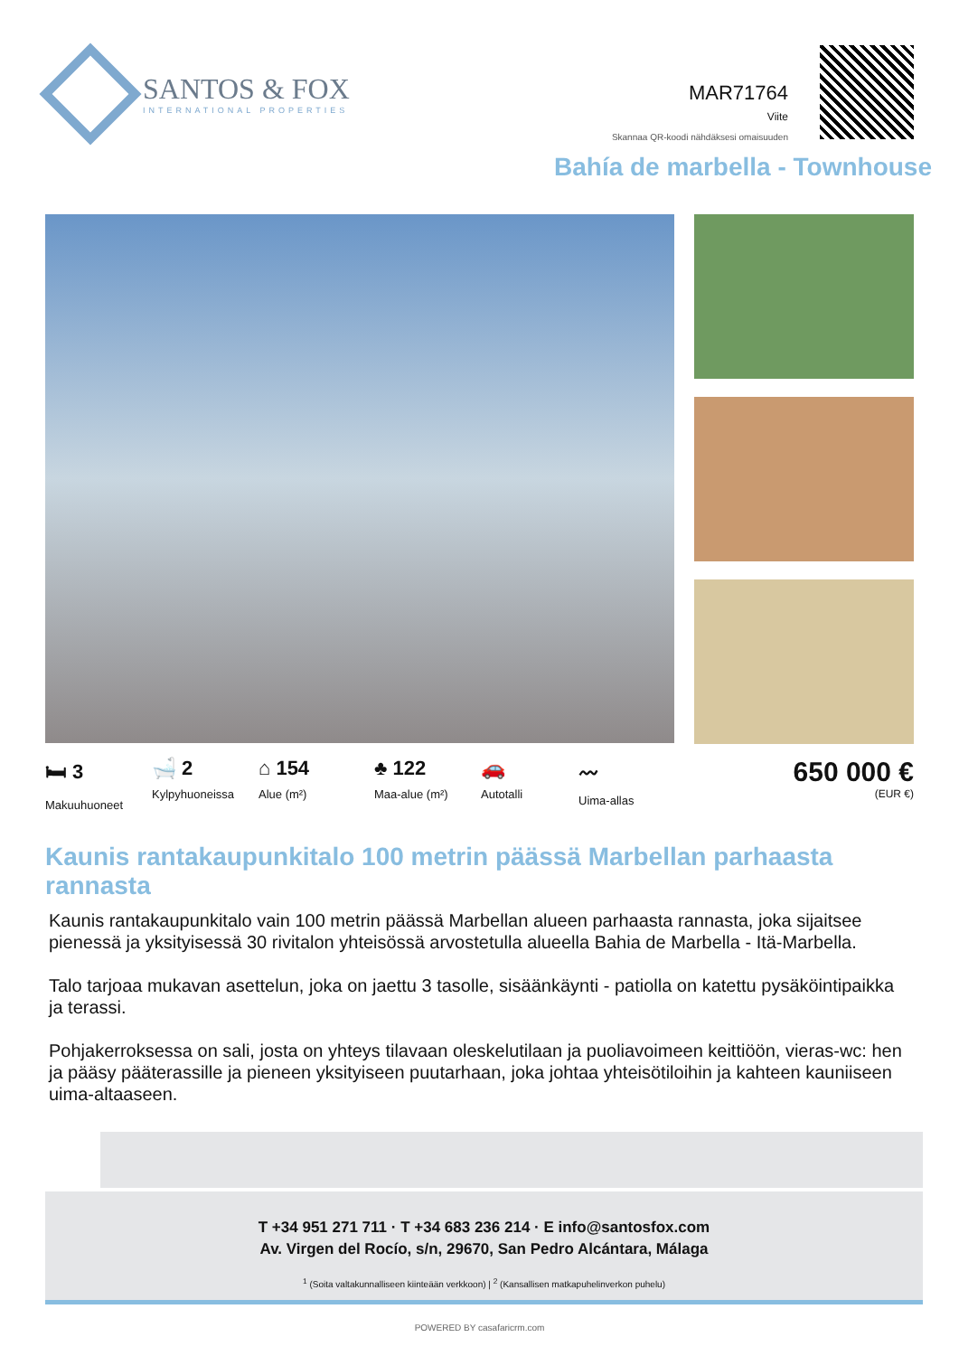SANTOS & FOX
INTERNATIONAL PROPERTIES
MAR71764
Viite
Skannaa QR-koodi nähdäksesi omaisuuden
Bahía de marbella - Townhouse
🛏 3
Makuuhuoneet
🛁 2
Kylpyhuoneissa
⌂ 154
Alue (m²)
♣ 122
Maa-alue (m²)
🚗
Autotalli
〰
Uima-allas
650 000 €
(EUR €)
Kaunis rantakaupunkitalo 100 metrin päässä Marbellan parhaasta rannasta
Kaunis rantakaupunkitalo vain 100 metrin päässä Marbellan alueen parhaasta rannasta, joka sijaitsee pienessä ja yksityisessä 30 rivitalon yhteisössä arvostetulla alueella Bahia de Marbella - Itä-Marbella.
Talo tarjoaa mukavan asettelun, joka on jaettu 3 tasolle, sisäänkäynti - patiolla on katettu pysäköintipaikka ja terassi.
Pohjakerroksessa on sali, josta on yhteys tilavaan oleskelutilaan ja puoliavoimeen keittiöön, vieras-wc: hen ja pääsy pääterassille ja pieneen yksityiseen puutarhaan, joka johtaa yhteisötiloihin ja kahteen kauniiseen uima-altaaseen.
T +34 951 271 711 · T +34 683 236 214 · E info@santosfox.com
Av. Virgen del Rocío, s/n, 29670, San Pedro Alcántara, Málaga
<sup>1</sup> (Soita valtakunnalliseen kiinteään verkkoon) | <sup>2</sup> (Kansallisen matkapuhelinverkon puhelu)
POWERED BY casafaricrm.com